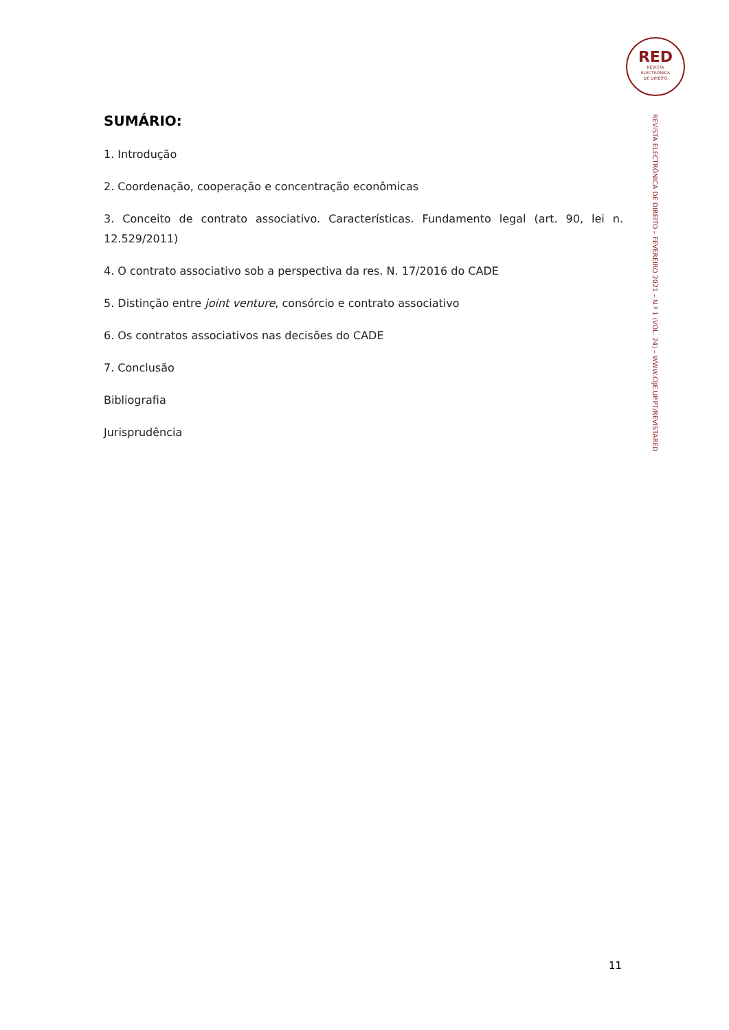RED
REVISTA
ELECTRÓNICA
DE DIREITO
REVISTA ELECTRÓNICA DE DIREITO – FEVEREIRO 2021 – N.º 1 (VOL. 24) – WWW.CIJE.UP.PT/REVISTARED
SUMÁRIO:
1. Introdução
2. Coordenação, cooperação e concentração econômicas
3. Conceito de contrato associativo. Características. Fundamento legal (art. 90, lei n. 12.529/2011)
4. O contrato associativo sob a perspectiva da res. N. 17/2016 do CADE
5. Distinção entre joint venture, consórcio e contrato associativo
6. Os contratos associativos nas decisões do CADE
7. Conclusão
Bibliografia
Jurisprudência
11